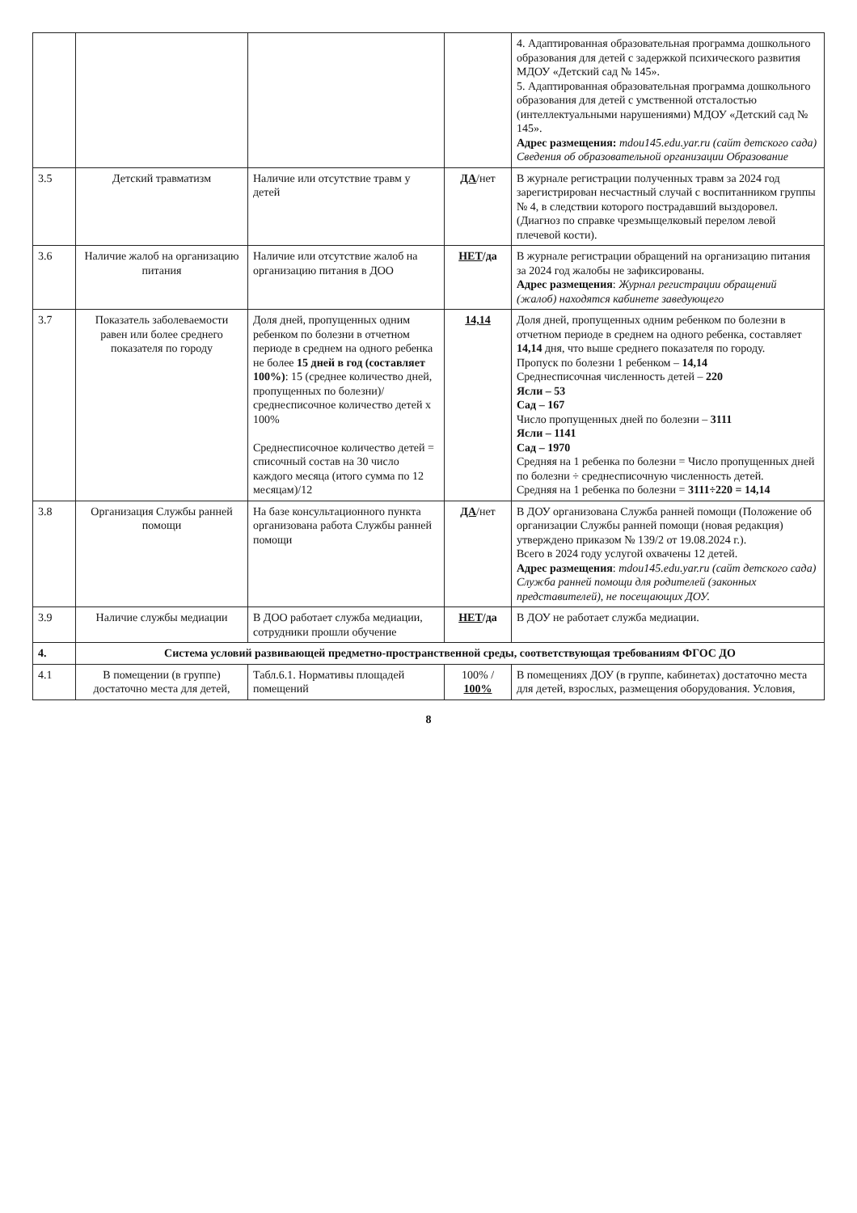| | | | | 4. Адаптированная образовательная программа дошкольного образования для детей с задержкой психического развития МДОУ «Детский сад № 145». 5. Адаптированная образовательная программа дошкольного образования для детей с умственной отсталостью (интеллектуальными нарушениями) МДОУ «Детский сад № 145». Адрес размещения: mdou145.edu.yar.ru (сайт детского сада) Сведения об образовательной организации Образование |
| 3.5 | Детский травматизм | Наличие или отсутствие травм у детей | ДА /нет | В журнале регистрации полученных травм за 2024 год зарегистрирован несчастный случай с воспитанником группы № 4, в следствии которого пострадавший выздоровел. (Диагноз по справке чрезмыщелковый перелом левой плечевой кости). |
| 3.6 | Наличие жалоб на организацию питания | Наличие или отсутствие жалоб на организацию питания в ДОО | НЕТ /да | В журнале регистрации обращений на организацию питания за 2024 год жалобы не зафиксированы. Адрес размещения : Журнал регистрации обращений (жалоб) находятся кабинете заведующего |
| 3.7 | Показатель заболеваемости равен или более среднего показателя по городу | Доля дней, пропущенных одним ребенком по болезни в отчетном периоде в среднем на одного ребенка не более 15 дней в год (составляет 100%) : 15 (среднее количество дней, пропущенных по болезни)/среднесписочное количество детей х 100% Среднесписочное количество детей = списочный состав на 30 число каждого месяца (итого сумма по 12 месяцам)/12 | 14,14 | Доля дней, пропущенных одним ребенком по болезни в отчетном периоде в среднем на одного ребенка, составляет 14,14 дня, что выше среднего показателя по городу. Пропуск по болезни 1 ребенком – 14,14 Среднесписочная численность детей – 220 Ясли – 53 Сад – 167 Число пропущенных дней по болезни – 3111 Ясли – 1141 Сад – 1970 Средняя на 1 ребенка по болезни = Число пропущенных дней по болезни ÷ среднесписочную численность детей. Средняя на 1 ребенка по болезни = 3111÷220 = 14,14 |
| 3.8 | Организация Службы ранней помощи | На базе консультационного пункта организована работа Службы ранней помощи | ДА /нет | В ДОУ организована Служба ранней помощи (Положение об организации Службы ранней помощи (новая редакция) утверждено приказом № 139/2 от 19.08.2024 г.). Всего в 2024 году услугой охвачены 12 детей. Адрес размещения : mdou145.edu.yar.ru (сайт детского сада) Служба ранней помощи для родителей (законных представителей), не посещающих ДОУ. |
| 3.9 | Наличие службы медиации | В ДОО работает служба медиации, сотрудники прошли обучение | НЕТ /да | В ДОУ не работает служба медиации. |
| 4. | Система условий развивающей предметно-пространственной среды, соответствующая требованиям ФГОС ДО | | | |
| 4.1 | В помещении (в группе) достаточно места для детей, | Табл.6.1. Нормативы площадей помещений | 100% / 100% | В помещениях ДОУ (в группе, кабинетах) достаточно места для детей, взрослых, размещения оборудования. Условия, |
8